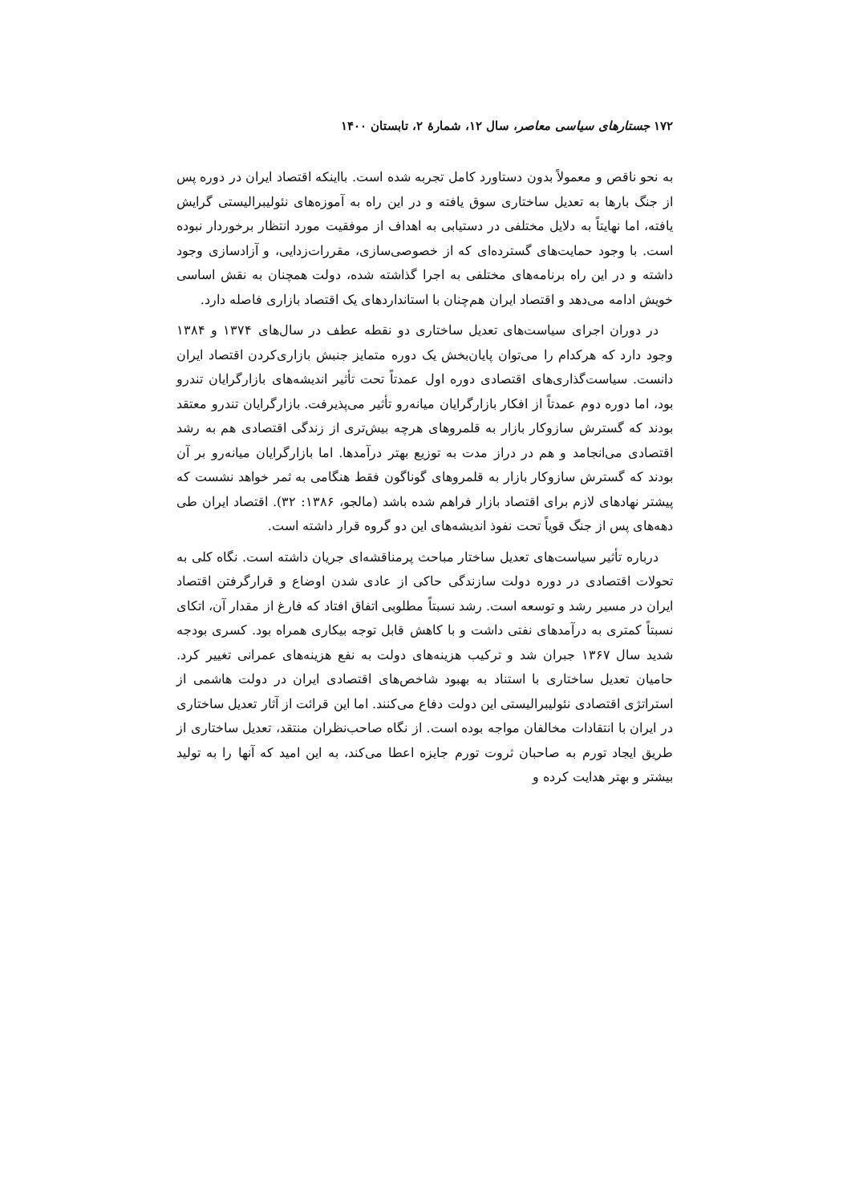۱۷۲ جستارهای سیاسی معاصر، سال ۱۲، شمارهٔ ۲، تابستان ۱۴۰۰
به نحو ناقص و معمولاً بدون دستاورد کامل تجربه شده است. بااینکه اقتصاد ایران در دوره پس از جنگ بارها به تعدیل ساختاری سوق یافته و در این راه به آموزه‌های نئولیبرالیستی گرایش یافته، اما نهایتاً به دلایل مختلفی در دستیابی به اهداف از موفقیت مورد انتظار برخوردار نبوده است. با وجود حمایت‌های گسترده‌ای که از خصوصی‌سازی، مقررات‌زدایی، و آزادسازی وجود داشته و در این راه برنامه‌های مختلفی به اجرا گذاشته شده، دولت همچنان به نقش اساسی خویش ادامه می‌دهد و اقتصاد ایران هم‌چنان با استانداردهای یک اقتصاد بازاری فاصله دارد.
در دوران اجرای سیاست‌های تعدیل ساختاری دو نقطه عطف در سال‌های ۱۳۷۴ و ۱۳۸۴ وجود دارد که هرکدام را می‌توان پایان‌بخش یک دوره متمایز جنبش بازاری‌کردن اقتصاد ایران دانست. سیاست‌گذاری‌های اقتصادی دوره اول عمدتاً تحت تأثیر اندیشه‌های بازارگرایان تندرو بود، اما دوره دوم عمدتاً از افکار بازارگرایان میانه‌رو تأثیر می‌پذیرفت. بازارگرایان تندرو معتقد بودند که گسترش سازوکار بازار به قلمروهای هرچه بیش‌تری از زندگی اقتصادی هم به رشد اقتصادی می‌انجامد و هم در دراز مدت به توزیع بهتر درآمدها. اما بازارگرایان میانه‌رو بر آن بودند که گسترش سازوکار بازار به قلمروهای گوناگون فقط هنگامی به ثمر خواهد نشست که پیشتر نهادهای لازم برای اقتصاد بازار فراهم شده باشد (مالجو، ۱۳۸۶: ۳۲). اقتصاد ایران طی دهه‌های پس از جنگ قویاً تحت نفوذ اندیشه‌های این دو گروه قرار داشته است.
درباره تأثیر سیاست‌های تعدیل ساختار مباحث پرمناقشه‌ای جریان داشته است. نگاه کلی به تحولات اقتصادی در دوره دولت سازندگی حاکی از عادی شدن اوضاع و قرارگرفتن اقتصاد ایران در مسیر رشد و توسعه است. رشد نسبتاً مطلوبی اتفاق افتاد که فارغ از مقدار آن، اتکای نسبتاً کمتری به درآمدهای نفتی داشت و با کاهش قابل توجه بیکاری همراه بود. کسری بودجه شدید سال ۱۳۶۷ جبران شد و ترکیب هزینه‌های دولت به نفع هزینه‌های عمرانی تغییر کرد. حامیان تعدیل ساختاری با استناد به بهبود شاخص‌های اقتصادی ایران در دولت هاشمی از استراتژی اقتصادی نئولیبرالیستی این دولت دفاع می‌کنند. اما این قرائت از آثار تعدیل ساختاری در ایران با انتقادات مخالفان مواجه بوده است. از نگاه صاحب‌نظران منتقد، تعدیل ساختاری از طریق ایجاد تورم به صاحبان ثروت تورم جایزه اعطا می‌کند، به این امید که آنها را به تولید بیشتر و بهتر هدایت کرده و